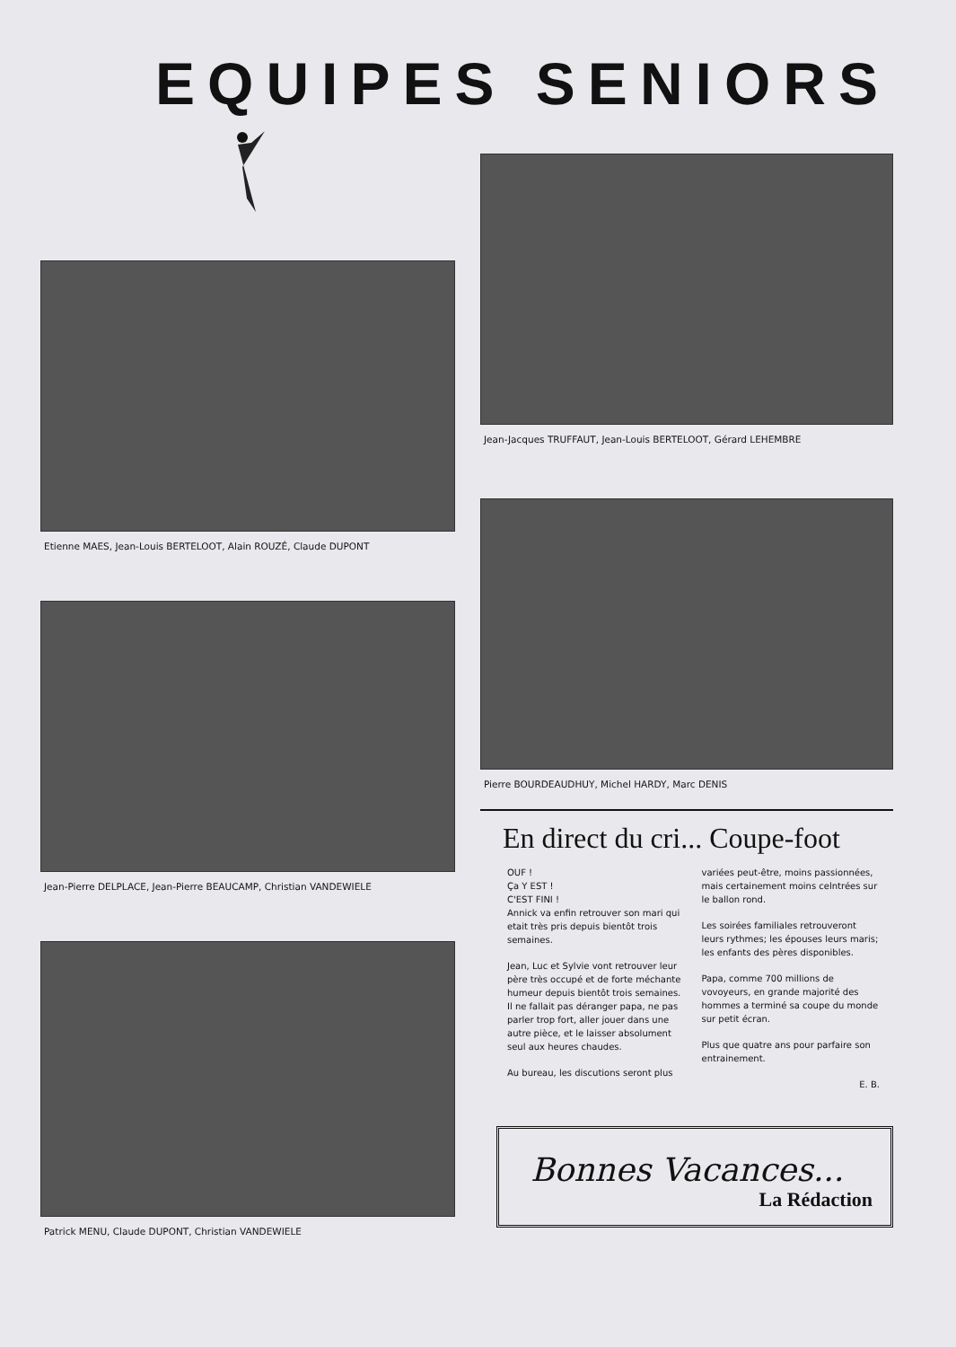EQUIPES SENIORS
Etienne MAES, Jean-Louis BERTELOOT, Alain ROUZÉ, Claude DUPONT
Jean-Pierre DELPLACE, Jean-Pierre BEAUCAMP, Christian VANDEWIELE
Patrick MENU, Claude DUPONT, Christian VANDEWIELE
Jean-Jacques TRUFFAUT, Jean-Louis BERTELOOT, Gérard LEHEMBRE
Pierre BOURDEAUDHUY, Michel HARDY, Marc DENIS
En direct du cri... Coupe-foot
OUF !
Ça Y EST !
C'EST FINI !
Annick va enfin retrouver son mari qui etait très pris depuis bientôt trois semaines.
Jean, Luc et Sylvie vont retrouver leur père très occupé et de forte méchante humeur depuis bientôt trois semaines. Il ne fallait pas déranger papa, ne pas parler trop fort, aller jouer dans une autre pièce, et le laisser absolument seul aux heures chaudes.
Au bureau, les discutions seront plus
variées peut-être, moins passionnées, mais certainement moins celntrées sur le ballon rond.
Les soirées familiales retrouveront leurs rythmes; les épouses leurs maris; les enfants des pères disponibles.
Papa, comme 700 millions de vovoyeurs, en grande majorité des hommes a terminé sa coupe du monde sur petit écran.
Plus que quatre ans pour parfaire son entrainement.
E. B.
Bonnes Vacances...
La Rédaction